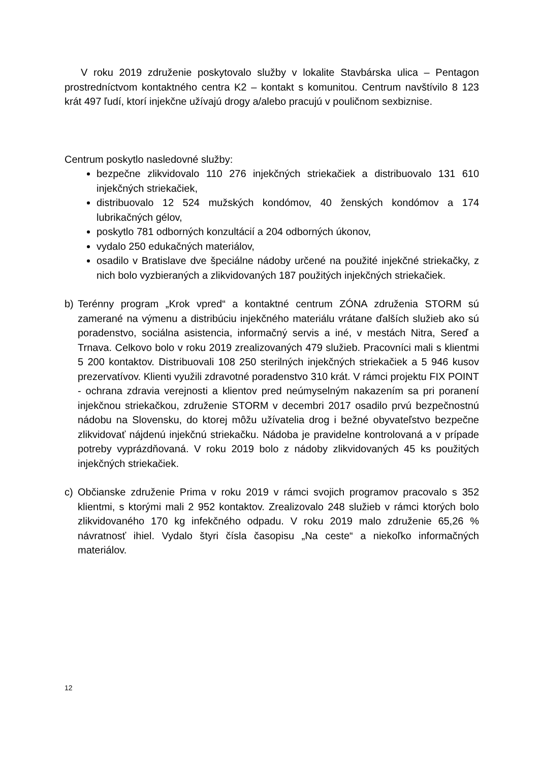V roku 2019 združenie poskytovalo služby v lokalite Stavbárska ulica – Pentagon prostredníctvom kontaktného centra K2 – kontakt s komunitou. Centrum navštívilo 8 123 krát 497 ľudí, ktorí injekčne užívajú drogy a/alebo pracujú v pouličnom sexbiznise.
Centrum poskytlo nasledovné služby:
bezpečne zlikvidovalo 110 276 injekčných striekačiek a distribuovalo 131 610 injekčných striekačiek,
distribuovalo 12 524 mužských kondómov, 40 ženských kondómov a 174 lubrikačných gélov,
poskytlo 781 odborných konzultácií a 204 odborných úkonov,
vydalo 250 edukačných materiálov,
osadilo v Bratislave dve špeciálne nádoby určené na použité injekčné striekačky, z nich bolo vyzbieraných a zlikvidovaných 187 použitých injekčných striekačiek.
b) Terénny program „Krok vpred“ a kontaktné centrum ZÓNA združenia STORM sú zamerané na výmenu a distribúciu injekčného materiálu vrátane ďalších služieb ako sú poradenstvo, sociálna asistencia, informačný servis a iné, v mestách Nitra, Sereď a Trnava. Celkovo bolo v roku 2019 zrealizovaných 479 služieb. Pracovníci mali s klientmi 5 200 kontaktov. Distribuovali 108 250 sterilných injekčných striekačiek a 5 946 kusov prezervatívov. Klienti využili zdravotné poradenstvo 310 krát. V rámci projektu FIX POINT - ochrana zdravia verejnosti a klientov pred neúmyselným nakazením sa pri poranení injekčnou striekačkou, združenie STORM v decembri 2017 osadilo prvú bezpečnostnú nádobu na Slovensku, do ktorej môžu užívatelia drog i bežné obyvateľstvo bezpečne zlikvidovať nájdenú injekčnú striekačku. Nádoba je pravidelne kontrolovaná a v prípade potreby vyprázdňovaná. V roku 2019 bolo z nádoby zlikvidovaných 45 ks použitých injekčných striekačiek.
c) Občianske združenie Prima v roku 2019 v rámci svojich programov pracovalo s 352 klientmi, s ktorými mali 2 952 kontaktov. Zrealizovalo 248 služieb v rámci ktorých bolo zlikvidovaného 170 kg infekčného odpadu. V roku 2019 malo združenie 65,26 % návratnosť ihiel. Vydalo štyri čísla časopisu „Na ceste“ a niekoľko informačných materiálov.
12